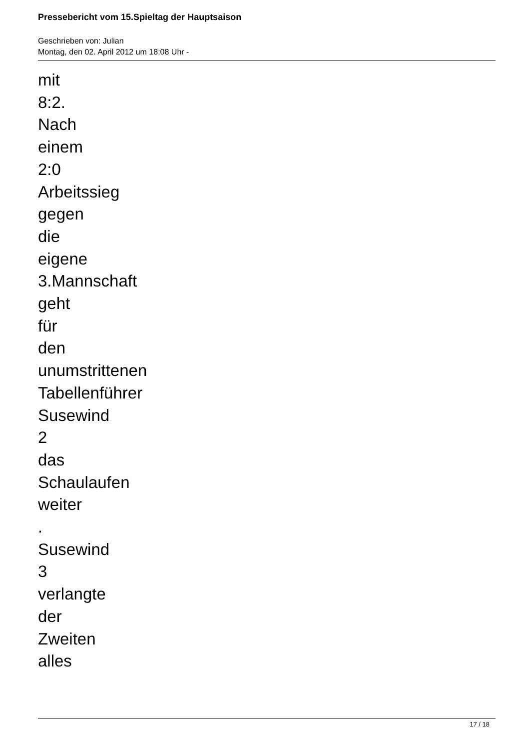Pressebericht vom 15.Spieltag der Hauptsaison
Geschrieben von: Julian
Montag, den 02. April 2012 um 18:08 Uhr -
mit
8:2.
Nach
einem
2:0
Arbeitssieg
gegen
die
eigene
3.Mannschaft
geht
für
den
unumstrittenen
Tabellenführer
Susewind
2
das
Schaulaufen
weiter
.
Susewind
3
verlangte
der
Zweiten
alles
17 / 18